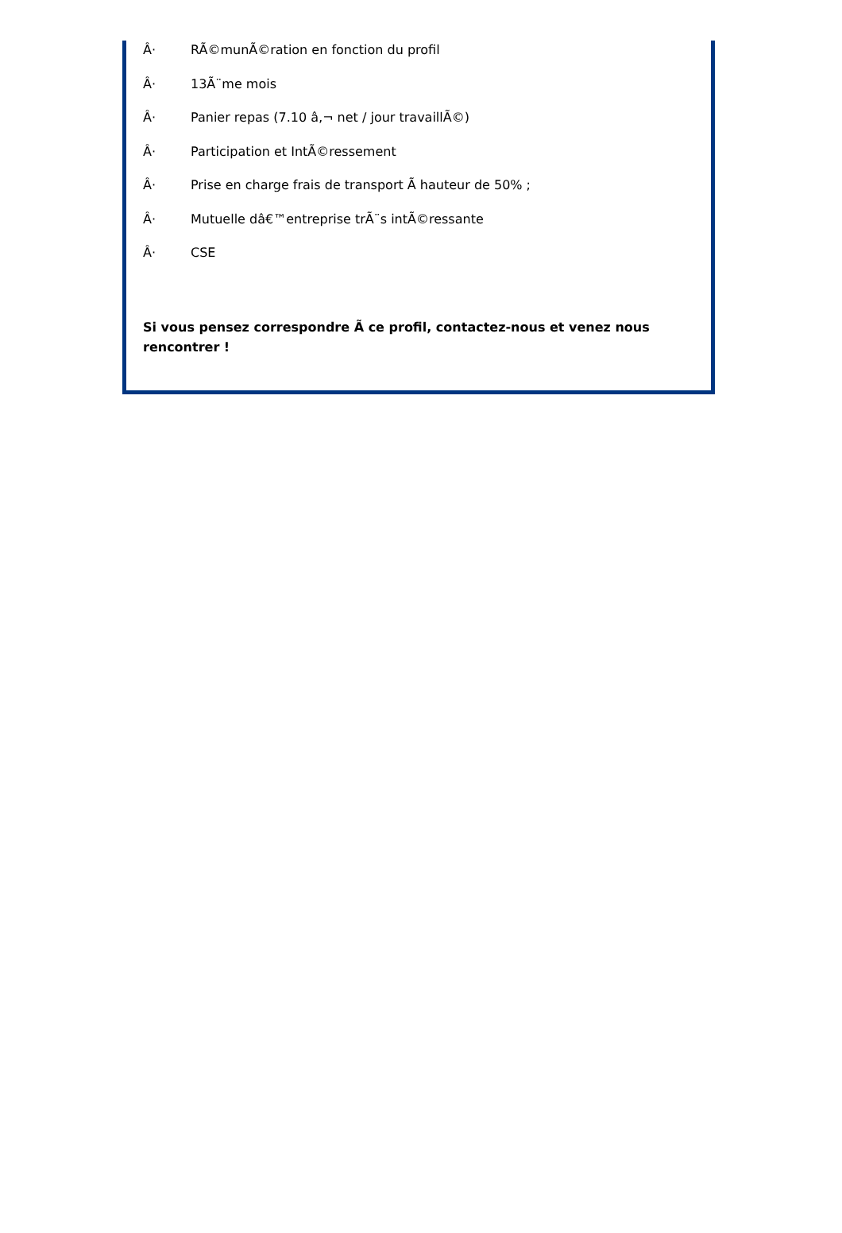Â· RÃ©munÃ©ration en fonction du profil
Â· 13Ã¨me mois
Â· Panier repas (7.10 â‚¬ net / jour travaillÃ©)
Â· Participation et IntÃ©ressement
Â· Prise en charge frais de transport Ã hauteur de 50% ;
Â· Mutuelle dâ€™entreprise trÃ¨s intÃ©ressante
Â· CSE
Si vous pensez correspondre Ã ce profil, contactez-nous et venez nous rencontrer !